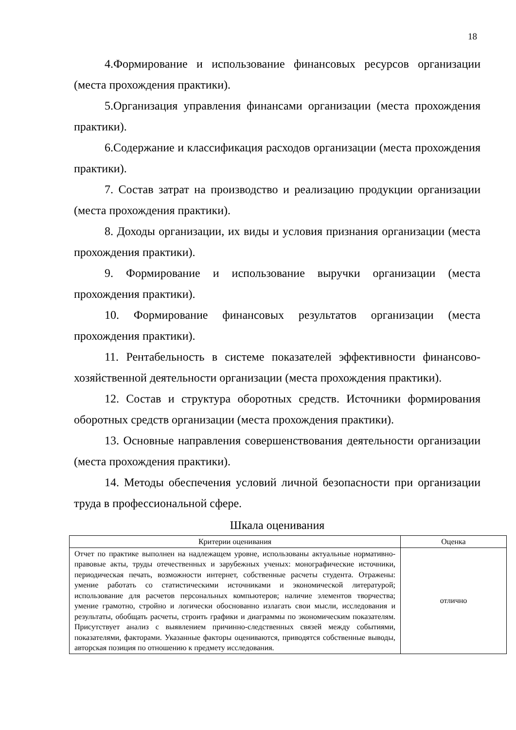18
4.Формирование и использование финансовых ресурсов организации (места прохождения практики).
5.Организация управления финансами организации (места прохождения практики).
6.Содержание и классификация расходов организации (места прохождения практики).
7. Состав затрат на производство и реализацию продукции организации (места прохождения практики).
8. Доходы организации, их виды и условия признания организации (места прохождения практики).
9. Формирование и использование выручки организации (места прохождения практики).
10. Формирование финансовых результатов организации (места прохождения практики).
11. Рентабельность в системе показателей эффективности финансово-хозяйственной деятельности организации (места прохождения практики).
12. Состав и структура оборотных средств. Источники формирования оборотных средств организации (места прохождения практики).
13. Основные направления совершенствования деятельности организации (места прохождения практики).
14. Методы обеспечения условий личной безопасности при организации труда в профессиональной сфере.
Шкала оценивания
| Критерии оценивания | Оценка |
| --- | --- |
| Отчет по практике выполнен на надлежащем уровне, использованы актуальные нормативно-правовые акты, труды отечественных и зарубежных ученых: монографические источники, периодическая печать, возможности интернет, собственные расчеты студента. Отражены: умение работать со статистическими источниками и экономической литературой; использование для расчетов персональных компьютеров; наличие элементов творчества; умение грамотно, стройно и логически обоснованно излагать свои мысли, исследования и результаты, обобщать расчеты, строить графики и диаграммы по экономическим показателям. Присутствует анализ с выявлением причинно-следственных связей между событиями, показателями, факторами. Указанные факторы оцениваются, приводятся собственные выводы, авторская позиция по отношению к предмету исследования. | отлично |